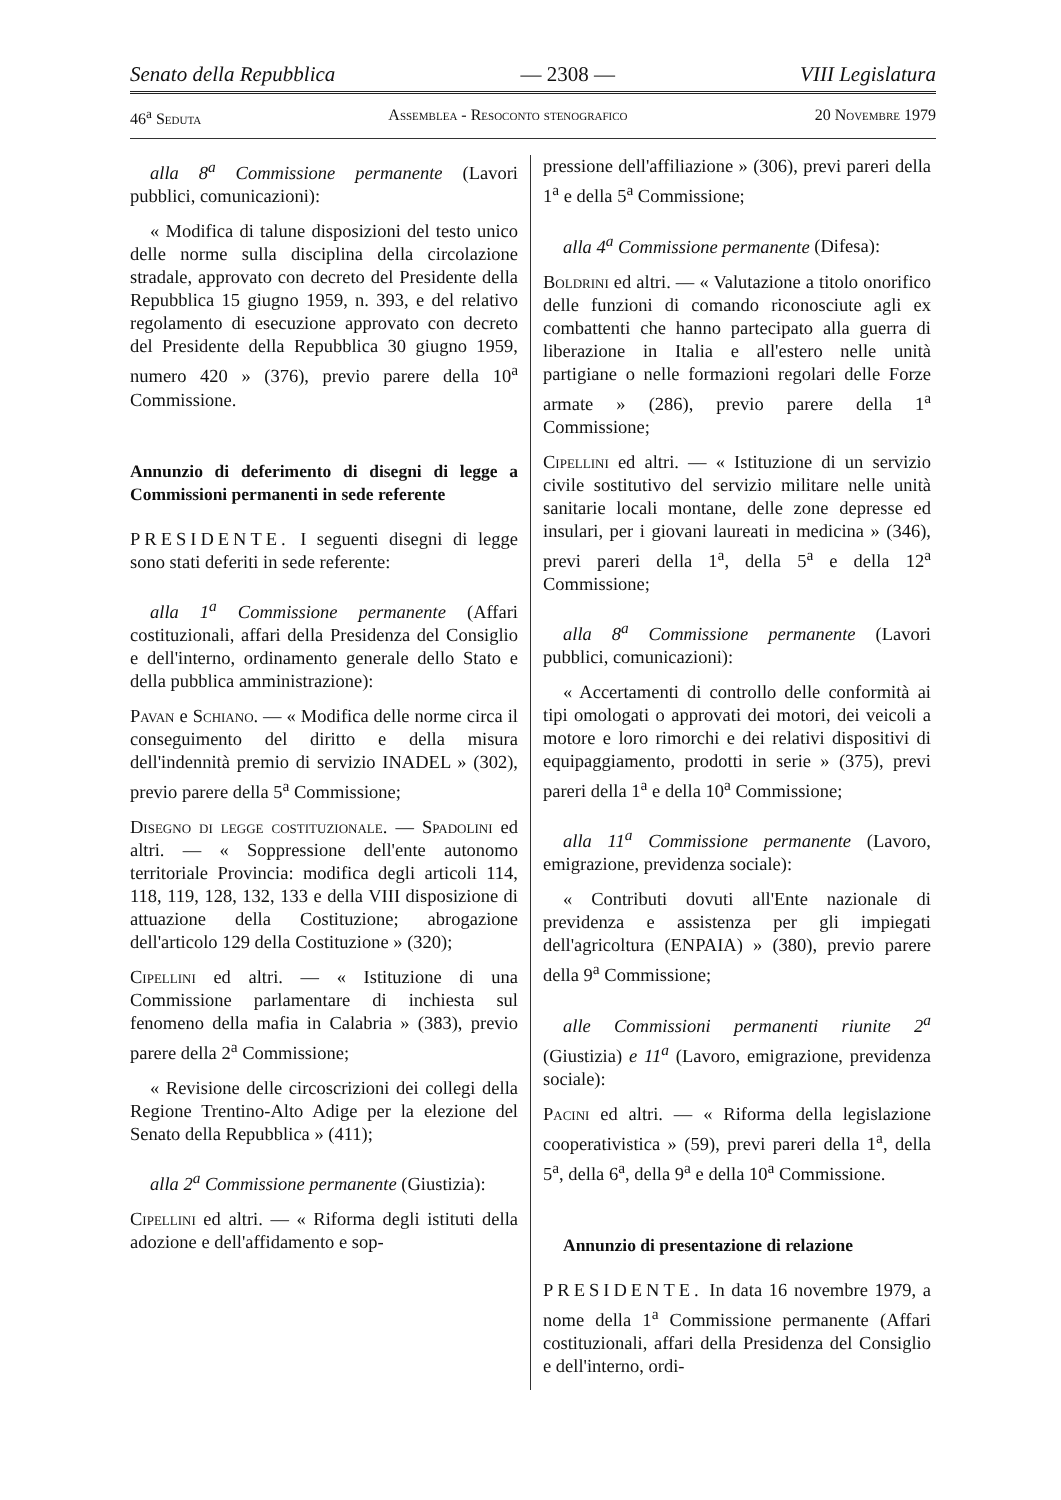Senato della Repubblica — 2308 — VIII Legislatura
46<sup>a</sup> Seduta Assemblea - Resoconto stenografico 20 Novembre 1979
alla 8<sup>a</sup> Commissione permanente (Lavori pubblici, comunicazioni):
« Modifica di talune disposizioni del testo unico delle norme sulla disciplina della circolazione stradale, approvato con decreto del Presidente della Repubblica 15 giugno 1959, n. 393, e del relativo regolamento di esecuzione approvato con decreto del Presidente della Repubblica 30 giugno 1959, numero 420 » (376), previo parere della 10<sup>a</sup> Commissione.
Annunzio di deferimento di disegni di legge a Commissioni permanenti in sede referente
PRESIDENTE. I seguenti disegni di legge sono stati deferiti in sede referente:
alla 1<sup>a</sup> Commissione permanente (Affari costituzionali, affari della Presidenza del Consiglio e dell'interno, ordinamento generale dello Stato e della pubblica amministrazione):
Pavan e Schiano. — « Modifica delle norme circa il conseguimento del diritto e della misura dell'indennità premio di servizio INADEL » (302), previo parere della 5<sup>a</sup> Commissione;
Disegno di legge costituzionale. — Spadolini ed altri. — « Soppressione dell'ente autonomo territoriale Provincia: modifica degli articoli 114, 118, 119, 128, 132, 133 e della VIII disposizione di attuazione della Costituzione; abrogazione dell'articolo 129 della Costituzione » (320);
Cipellini ed altri. — « Istituzione di una Commissione parlamentare di inchiesta sul fenomeno della mafia in Calabria » (383), previo parere della 2<sup>a</sup> Commissione;
« Revisione delle circoscrizioni dei collegi della Regione Trentino-Alto Adige per la elezione del Senato della Repubblica » (411);
alla 2<sup>a</sup> Commissione permanente (Giustizia):
Cipellini ed altri. — « Riforma degli istituti della adozione e dell'affidamento e sop-
pressione dell'affiliazione » (306), previ pareri della 1<sup>a</sup> e della 5<sup>a</sup> Commissione;
alla 4<sup>a</sup> Commissione permanente (Difesa):
Boldrini ed altri. — « Valutazione a titolo onorifico delle funzioni di comando riconosciute agli ex combattenti che hanno partecipato alla guerra di liberazione in Italia e all'estero nelle unità partigiane o nelle formazioni regolari delle Forze armate » (286), previo parere della 1<sup>a</sup> Commissione;
Cipellini ed altri. — « Istituzione di un servizio civile sostitutivo del servizio militare nelle unità sanitarie locali montane, delle zone depresse ed insulari, per i giovani laureati in medicina » (346), previ pareri della 1<sup>a</sup>, della 5<sup>a</sup> e della 12<sup>a</sup> Commissione;
alla 8<sup>a</sup> Commissione permanente (Lavori pubblici, comunicazioni):
« Accertamenti di controllo delle conformità ai tipi omologati o approvati dei motori, dei veicoli a motore e loro rimorchi e dei relativi dispositivi di equipaggiamento, prodotti in serie » (375), previ pareri della 1<sup>a</sup> e della 10<sup>a</sup> Commissione;
alla 11<sup>a</sup> Commissione permanente (Lavoro, emigrazione, previdenza sociale):
« Contributi dovuti all'Ente nazionale di previdenza e assistenza per gli impiegati dell'agricoltura (ENPAIA) » (380), previo parere della 9<sup>a</sup> Commissione;
alle Commissioni permanenti riunite 2<sup>a</sup> (Giustizia) e 11<sup>a</sup> (Lavoro, emigrazione, previdenza sociale):
Pacini ed altri. — « Riforma della legislazione cooperativistica » (59), previ pareri della 1<sup>a</sup>, della 5<sup>a</sup>, della 6<sup>a</sup>, della 9<sup>a</sup> e della 10<sup>a</sup> Commissione.
Annunzio di presentazione di relazione
PRESIDENTE. In data 16 novembre 1979, a nome della 1<sup>a</sup> Commissione permanente (Affari costituzionali, affari della Presidenza del Consiglio e dell'interno, ordi-